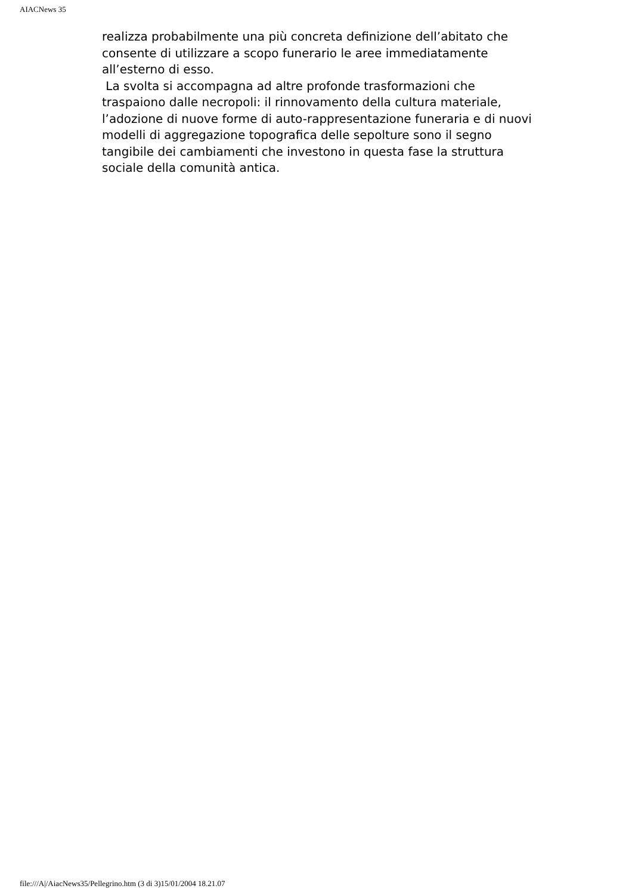AIACNews 35
realizza probabilmente una più concreta definizione dell’abitato che consente di utilizzare a scopo funerario le aree immediatamente all’esterno di esso.
La svolta si accompagna ad altre profonde trasformazioni che traspaiono dalle necropoli: il rinnovamento della cultura materiale, l’adozione di nuove forme di auto-rappresentazione funeraria e di nuovi modelli di aggregazione topografica delle sepolture sono il segno tangibile dei cambiamenti che investono in questa fase la struttura sociale della comunità antica.
file:///A|/AiacNews35/Pellegrino.htm (3 di 3)15/01/2004 18.21.07